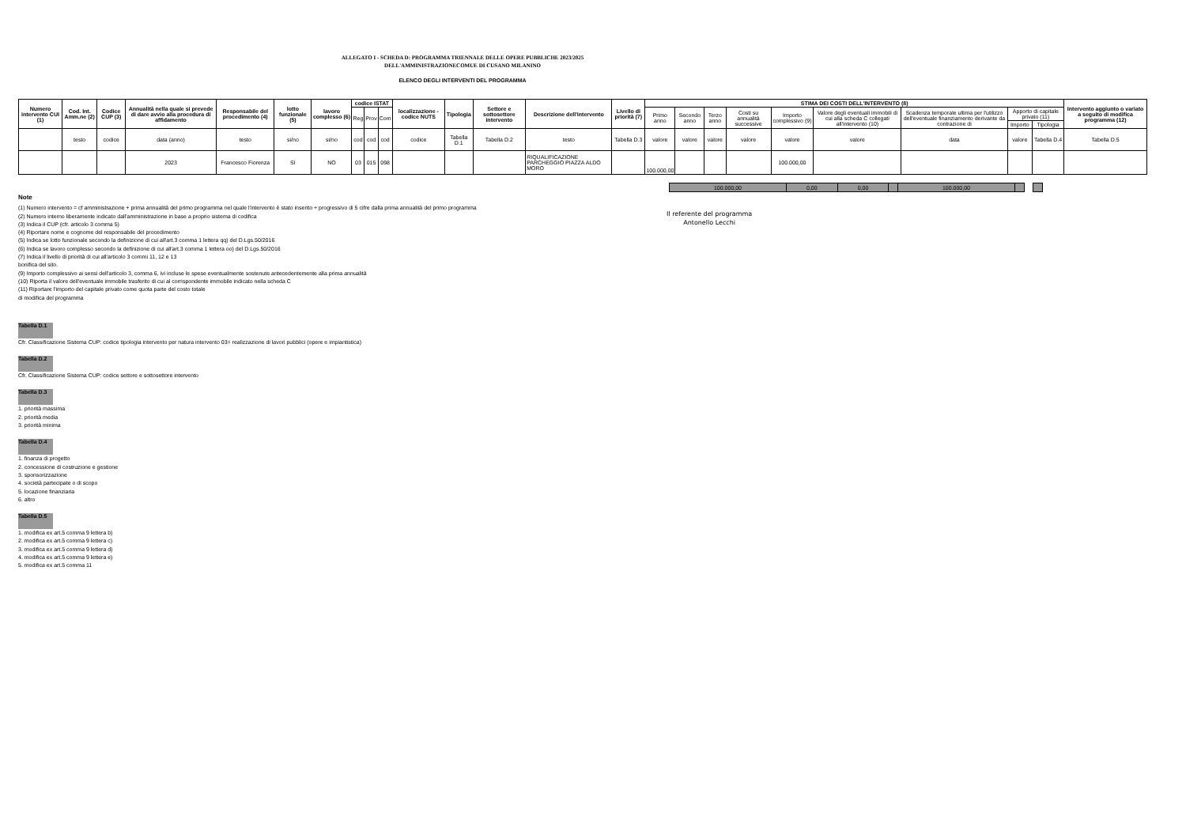ALLEGATO I - SCHEDA D: PROGRAMMA TRIENNALE DELLE OPERE PUBBLICHE 2023/2025
DELL'AMMINISTRAZIONECOMUE DI CUSANO MILANINO
ELENCO DEGLI INTERVENTI DEL PROGRAMMA
| Numero intervento CUI (1) | Cod. Int. Amm.ne (2) | Codice CUP (3) | Annualità nella quale si prevede di dare avvio alla procedura di affidamento | Responsabile del procedimento (4) | lotto funzionale (5) | lavoro complesso (6) | codice ISTAT | | | localizzazione - codice NUTS | Tipologia | Settore e sottosettore intervento | Descrizione dell'intervento | Livello di priorità (7) | STIMA DEI COSTI DELL'INTERVENTO (8) | | | | | | | | | Intervento aggiunto o variato a seguito di modifica programma (12) |
| --- | --- | --- | --- | --- | --- | --- | --- | --- | --- | --- | --- | --- | --- | --- | --- | --- | --- | --- | --- | --- | --- | --- | --- | --- |
| | | | | | | | Reg | Prov | Com | | | | | | Primo anno | Secondo anno | Terzo anno | Costi su annualità successive | Importo complessivo (9) | Valore degli eventuali immobili di cui alla scheda C collegati all'intervento (10) | Scadenza temporale ultima per l'utilizzo dell'eventuale finanziamento derivante da contrazione di | Apporto di capitale privato (11) | | |
| | | | | | | | | | | | | | | | | | | | | | | Importo | Tipologia | |
| | testo | codice | data (anno) | testo | si/no | si/no | cod | cod | cod | codice | Tabella D.1 | Tabella D.2 | testo | Tabella D.3 | valore | valore | valore | valore | valore | valore | data | valore | Tabella D.4 | Tabella D.5 |
| | | | 2023 | Francesco Fiorenza | SI | NO | 03 | 015 | 098 | | | | RIQUALIFICAZIONE PARCHEGGIO PIAZZA ALDO MORO | | 100.000,00 | | | | 100.000,00 | | | | | |
| | 100.000,00 | 0,00 | 0,00 | | 100.000,00 | | | | |
Note
(1) Numero intervento = cf amministrazione + prima annualità del primo programma nel quale l'intervento è stato inserito + progressivo di 5 cifre dalla prima annualità del primo programma
(2) Numero interno liberamente indicato dall'amministrazione in base a proprio sistema di codifica
(3) Indica il CUP (cfr. articolo 3 comma 5)
(4) Riportare nome e cognome del responsabile del procedimento
(5) Indica se lotto funzionale secondo la definizione di cui all'art.3 comma 1 lettera qq) del D.Lgs.50/2016
(6) Indica se lavoro complesso secondo la definizione di cui all'art.3 comma 1 lettera oo) del D.Lgs.50/2016
(7) Indica il livello di priorità di cui all'articolo 3 commi 11, 12 e 13
bonifica del sito.
(9) Importo complessivo ai sensi dell'articolo 3, comma 6, ivi incluse le spese eventualmente sostenute antecedentemente alla prima annualità
(10) Riporta il valore dell'eventuale immobile trasferito di cui al corrispondente immobile indicato nella scheda C
(11) Riportare l'importo del capitale privato come quota parte del costo totale
di modifica del programma
Tabella D.1
Cfr. Classificazione Sistema CUP: codice tipologia intervento per natura intervento 03= realizzazione di lavori pubblici (opere e impiantistica)
Tabella D.2
Cfr. Classificazione Sistema CUP: codice settore e sottosettore intervento
Tabella D.3
1. priorità massima
2. priorità media
3. priorità minima
Tabella D.4
1. finanza di progetto
2. concessione di costruzione e gestione
3. sponsorizzazione
4. società partecipate o di scopo
5. locazione finanziaria
6. altro
Tabella D.5
1. modifica ex art.5 comma 9 lettera b)
2. modifica ex art.5 comma 9 lettera c)
3. modifica ex art.5 comma 9 lettera d)
4. modifica ex art.5 comma 9 lettera e)
5. modifica ex art.5 comma 11
Il referente del programma
Antonello Lecchi